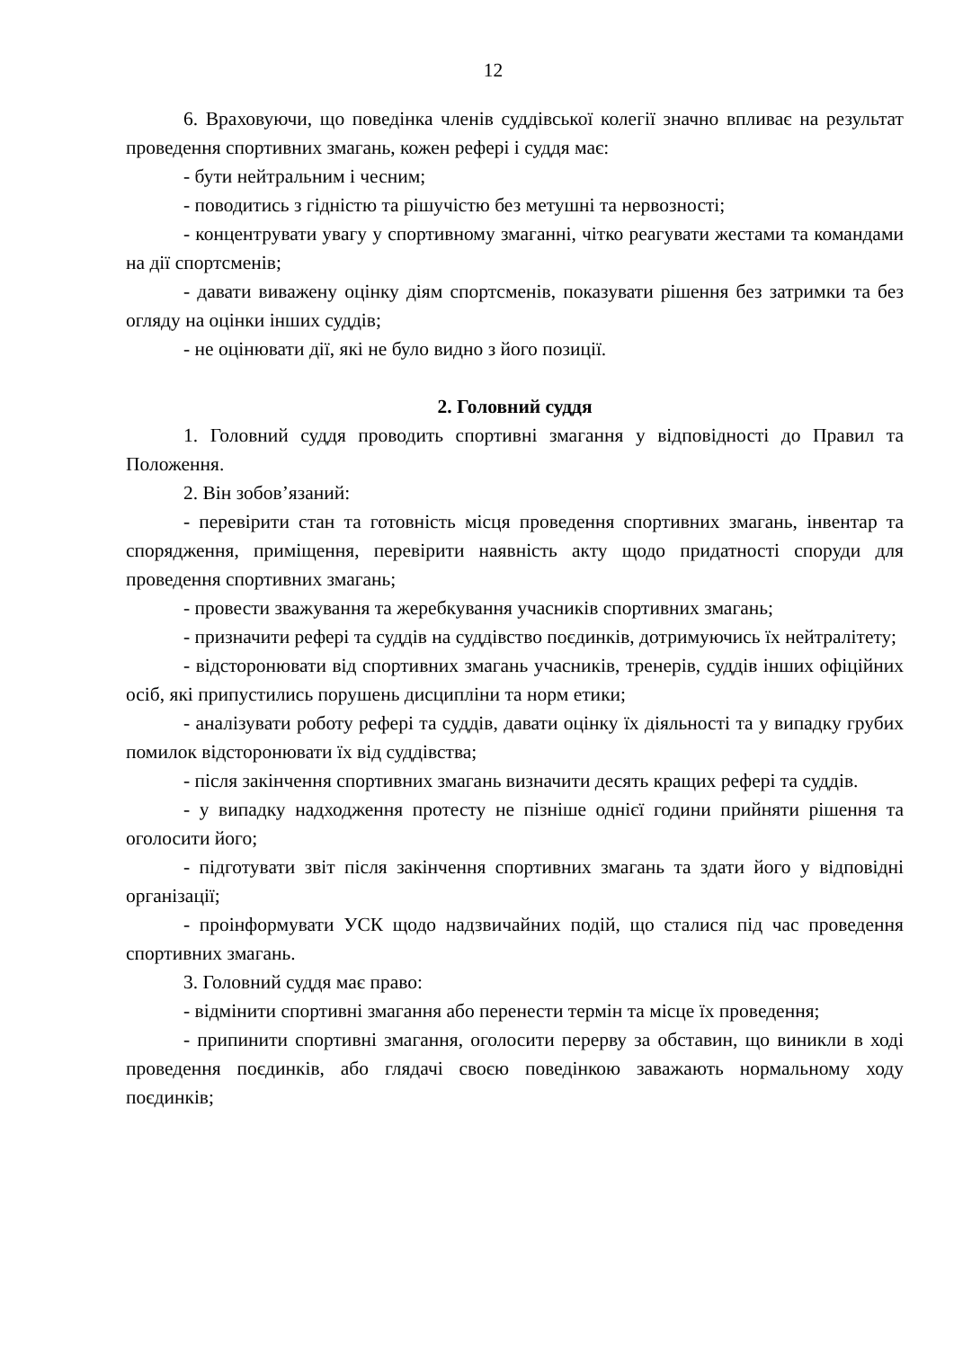12
6. Враховуючи, що поведінка членів суддівської колегії значно впливає на результат проведення спортивних змагань, кожен рефері і суддя має:
- бути нейтральним і чесним;
- поводитись з гідністю та рішучістю без метушні та нервозності;
- концентрувати увагу у спортивному змаганні, чітко реагувати жестами та командами на дії спортсменів;
- давати виважену оцінку діям спортсменів, показувати рішення без затримки та без огляду на оцінки інших суддів;
- не оцінювати дії, які не було видно з його позиції.
2. Головний суддя
1. Головний суддя проводить спортивні змагання у відповідності до Правил та Положення.
2. Він зобов’язаний:
- перевірити стан та готовність місця проведення спортивних змагань, інвентар та спорядження, приміщення, перевірити наявність акту щодо придатності споруди для проведення спортивних змагань;
- провести зважування та жеребкування учасників спортивних змагань;
- призначити рефері та суддів на суддівство поєдинків, дотримуючись їх нейтралітету;
- відсторонювати від спортивних змагань учасників, тренерів, суддів інших офіційних осіб, які припустились порушень дисципліни та норм етики;
- аналізувати роботу рефері та суддів, давати оцінку їх діяльності та у випадку грубих помилок відсторонювати їх від суддівства;
- після закінчення спортивних змагань визначити десять кращих рефері та суддів.
- у випадку надходження протесту не пізніше однієї години прийняти рішення та оголосити його;
- підготувати звіт після закінчення спортивних змагань та здати його у відповідні організації;
- проінформувати УСК щодо надзвичайних подій, що сталися під час проведення спортивних змагань.
3. Головний суддя має право:
- відмінити спортивні змагання або перенести термін та місце їх проведення;
- припинити спортивні змагання, оголосити перерву за обставин, що виникли в ході проведення поєдинків, або глядачі своєю поведінкою заважають нормальному ходу поєдинків;